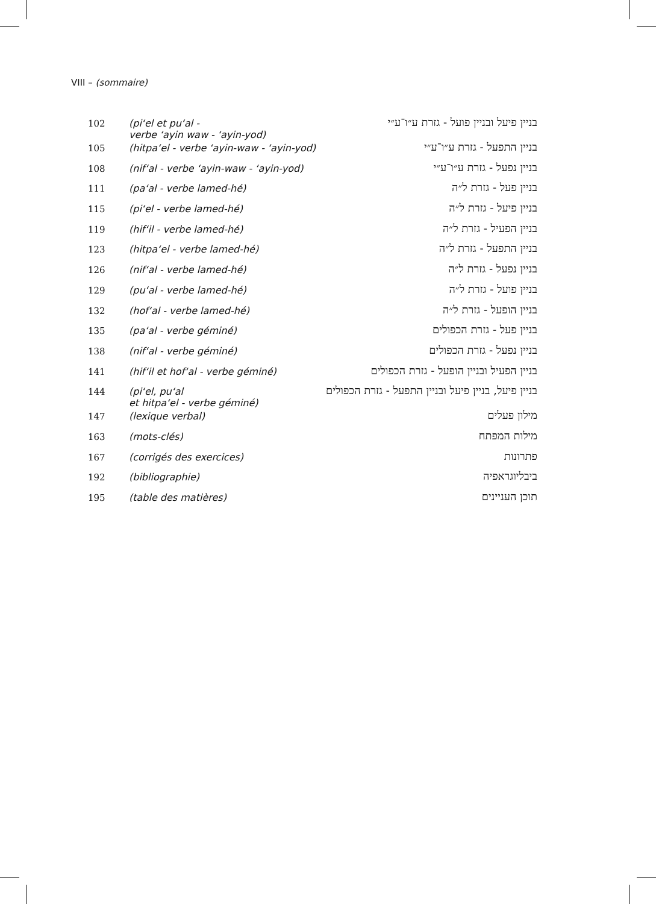VIII – (sommaire)
| 102 | (pi‘el et pu‘al - verbe ‘ayin waw - ‘ayin-yod) | בניין פיעל ובניין פועל - גזרת ע״ו־ע״י |
| 105 | (hitpa‘el - verbe ‘ayin-waw - ‘ayin-yod) | בניין התפעל - גזרת ע״ו־ע״י |
| 108 | (nif‘al - verbe ‘ayin-waw - ‘ayin-yod) | בניין נפעל - גזרת ע״ו־ע״י |
| 111 | (pa‘al - verbe lamed-hé) | בניין פעל - גזרת ל״ה |
| 115 | (pi‘el - verbe lamed-hé) | בניין פיעל - גזרת ל״ה |
| 119 | (hif‘il - verbe lamed-hé) | בניין הפעיל - גזרת ל״ה |
| 123 | (hitpa‘el - verbe lamed-hé) | בניין התפעל - גזרת ל״ה |
| 126 | (nif‘al - verbe lamed-hé) | בניין נפעל - גזרת ל״ה |
| 129 | (pu‘al - verbe lamed-hé) | בניין פועל - גזרת ל״ה |
| 132 | (hof‘al - verbe lamed-hé) | בניין הופעל - גזרת ל״ה |
| 135 | (pa‘al - verbe géminé) | בניין פעל - גזרת הכפולים |
| 138 | (nif‘al - verbe géminé) | בניין נפעל - גזרת הכפולים |
| 141 | (hif‘il et hof‘al - verbe géminé) | בניין הפעיל ובניין הופעל - גזרת הכפולים |
| 144 | (pi‘el, pu‘al et hitpa‘el - verbe géminé) | בניין פיעל, בניין פיעל ובניין התפעל - גזרת הכפולים |
| 147 | (lexique verbal) | מילון פעלים |
| 163 | (mots-clés) | מילות המפתח |
| 167 | (corrigés des exercices) | פתרונות |
| 192 | (bibliographie) | ביבליוגראפיה |
| 195 | (table des matières) | תוכן העניינים |